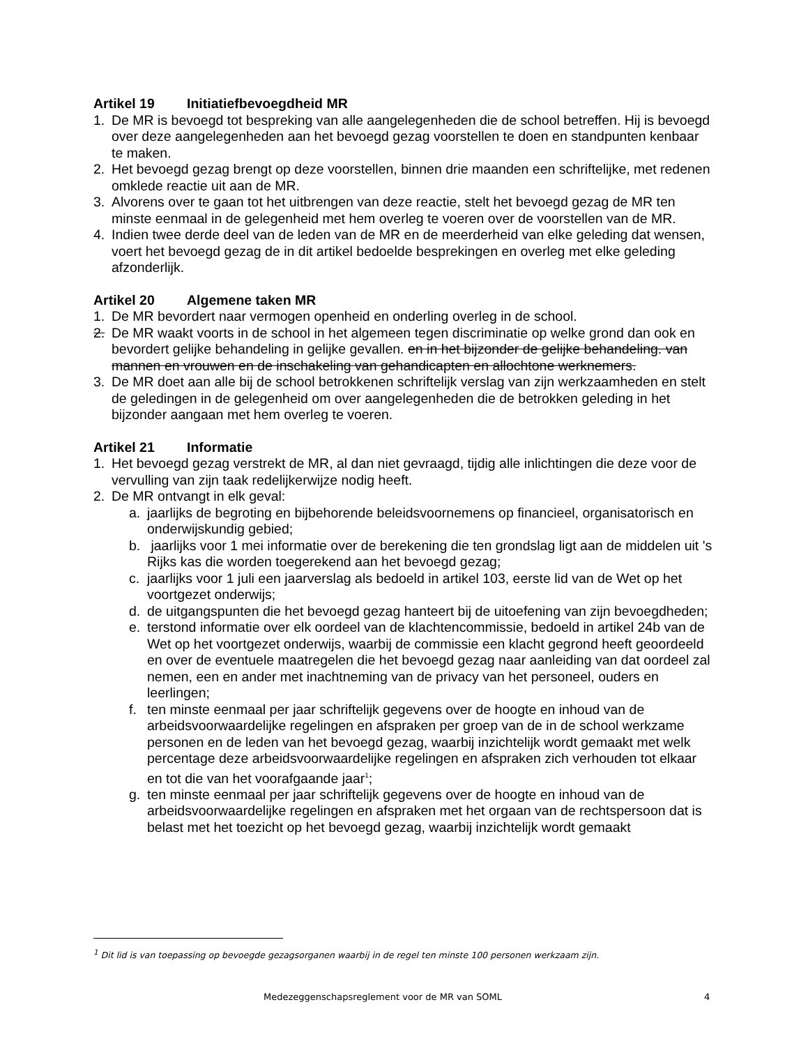Artikel 19 Initiatiefbevoegdheid MR
1. De MR is bevoegd tot bespreking van alle aangelegenheden die de school betreffen. Hij is bevoegd over deze aangelegenheden aan het bevoegd gezag voorstellen te doen en standpunten kenbaar te maken.
2. Het bevoegd gezag brengt op deze voorstellen, binnen drie maanden een schriftelijke, met redenen omklede reactie uit aan de MR.
3. Alvorens over te gaan tot het uitbrengen van deze reactie, stelt het bevoegd gezag de MR ten minste eenmaal in de gelegenheid met hem overleg te voeren over de voorstellen van de MR.
4. Indien twee derde deel van de leden van de MR en de meerderheid van elke geleding dat wensen, voert het bevoegd gezag de in dit artikel bedoelde besprekingen en overleg met elke geleding afzonderlijk.
Artikel 20 Algemene taken MR
1. De MR bevordert naar vermogen openheid en onderling overleg in de school.
2. De MR waakt voorts in de school in het algemeen tegen discriminatie op welke grond dan ook en bevordert gelijke behandeling in gelijke gevallen. en in het bijzonder de gelijke behandeling. van mannen en vrouwen en de inschakeling van gehandicapten en allochtone werknemers.
3. De MR doet aan alle bij de school betrokkenen schriftelijk verslag van zijn werkzaamheden en stelt de geledingen in de gelegenheid om over aangelegenheden die de betrokken geleding in het bijzonder aangaan met hem overleg te voeren.
Artikel 21 Informatie
1. Het bevoegd gezag verstrekt de MR, al dan niet gevraagd, tijdig alle inlichtingen die deze voor de vervulling van zijn taak redelijkerwijze nodig heeft.
2. De MR ontvangt in elk geval:
a. jaarlijks de begroting en bijbehorende beleidsvoornemens op financieel, organisatorisch en onderwijskundig gebied;
b. jaarlijks voor 1 mei informatie over de berekening die ten grondslag ligt aan de middelen uit 's Rijks kas die worden toegerekend aan het bevoegd gezag;
c. jaarlijks voor 1 juli een jaarverslag als bedoeld in artikel 103, eerste lid van de Wet op het voortgezet onderwijs;
d. de uitgangspunten die het bevoegd gezag hanteert bij de uitoefening van zijn bevoegdheden;
e. terstond informatie over elk oordeel van de klachtencommissie, bedoeld in artikel 24b van de Wet op het voortgezet onderwijs, waarbij de commissie een klacht gegrond heeft geoordeeld en over de eventuele maatregelen die het bevoegd gezag naar aanleiding van dat oordeel zal nemen, een en ander met inachtneming van de privacy van het personeel, ouders en leerlingen;
f. ten minste eenmaal per jaar schriftelijk gegevens over de hoogte en inhoud van de arbeidsvoorwaardelijke regelingen en afspraken per groep van de in de school werkzame personen en de leden van het bevoegd gezag, waarbij inzichtelijk wordt gemaakt met welk percentage deze arbeidsvoorwaardelijke regelingen en afspraken zich verhouden tot elkaar en tot die van het voorafgaande jaar<sup>1</sup>;
g. ten minste eenmaal per jaar schriftelijk gegevens over de hoogte en inhoud van de arbeidsvoorwaardelijke regelingen en afspraken met het orgaan van de rechtspersoon dat is belast met het toezicht op het bevoegd gezag, waarbij inzichtelijk wordt gemaakt
<sup>1</sup> Dit lid is van toepassing op bevoegde gezagsorganen waarbij in de regel ten minste 100 personen werkzaam zijn.
Medezeggenschapsreglement voor de MR van SOML 4